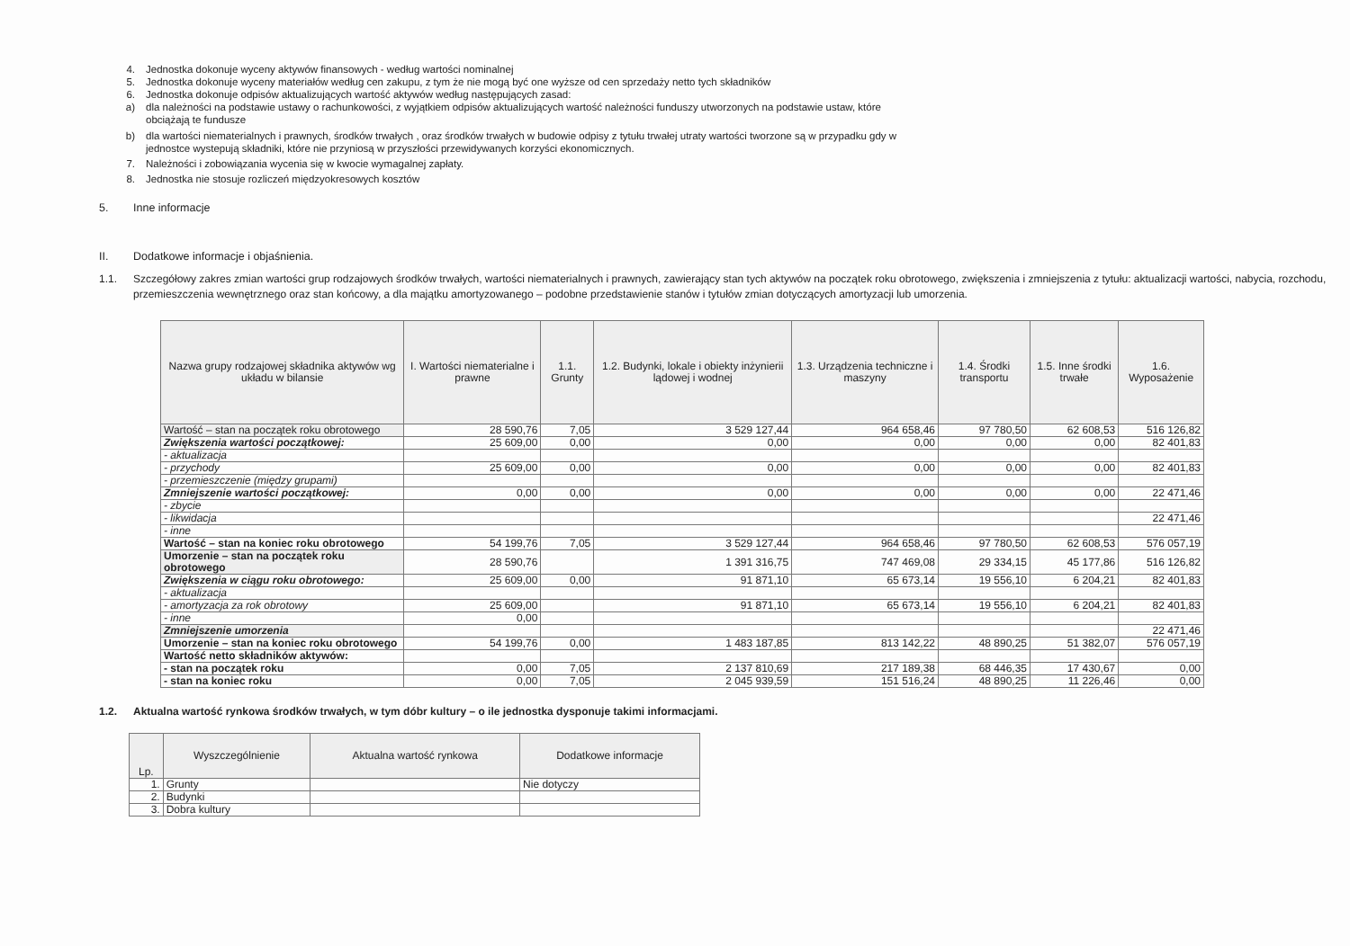4. Jednostka dokonuje wyceny aktywów finansowych - według wartości nominalnej
5. Jednostka dokonuje wyceny materiałów według cen zakupu, z tym że nie mogą być one wyższe od cen sprzedaży netto tych składników
6. Jednostka dokonuje odpisów aktualizujących wartość aktywów według następujących zasad:
a) dla należności na podstawie ustawy o rachunkowości, z wyjątkiem odpisów aktualizujących wartość należności funduszy utworzonych na podstawie ustaw, które
obciążają te fundusze
b) dla wartości niematerialnych i prawnych, środków trwałych , oraz środków trwałych w budowie odpisy z tytułu trwałej utraty wartości tworzone są w przypadku gdy w
jednostce wystepują składniki, które nie przyniosą w przyszłości przewidywanych korzyści ekonomicznych.
7. Należności i zobowiązania wycenia się w kwocie wymagalnej zapłaty.
8. Jednostka nie stosuje rozliczeń międzyokresowych kosztów
5. Inne informacje
II. Dodatkowe informacje i objaśnienia.
1.1. Szczegółowy zakres zmian wartości grup rodzajowych środków trwałych, wartości niematerialnych i prawnych, zawierający stan tych aktywów na początek roku obrotowego, zwiększenia i zmniejszenia z tytułu: aktualizacji wartości, nabycia, rozchodu, przemieszczenia wewnętrznego oraz stan końcowy, a dla majątku amortyzowanego – podobne przedstawienie stanów i tytułów zmian dotyczących amortyzacji lub umorzenia.
| Nazwa grupy rodzajowej składnika aktywów wg układu w bilansie | I. Wartości niematerialne i prawne | 1.1. Grunty | 1.2. Budynki, lokale i obiekty inżynierii lądowej i wodnej | 1.3. Urządzenia techniczne i maszyny | 1.4. Środki transportu | 1.5. Inne środki trwałe | 1.6. Wyposażenie |
| --- | --- | --- | --- | --- | --- | --- | --- |
| Wartość – stan na początek roku obrotowego | 28 590,76 | 7,05 | 3 529 127,44 | 964 658,46 | 97 780,50 | 62 608,53 | 516 126,82 |
| Zwiększenia wartości początkowej: | 25 609,00 | 0,00 | 0,00 | 0,00 | 0,00 | 0,00 | 82 401,83 |
| - aktualizacja | | | | | | | |
| - przychody | 25 609,00 | 0,00 | 0,00 | 0,00 | 0,00 | 0,00 | 82 401,83 |
| - przemieszczenie (między grupami) | | | | | | | |
| Zmniejszenie wartości początkowej: | 0,00 | 0,00 | 0,00 | 0,00 | 0,00 | 0,00 | 22 471,46 |
| - zbycie | | | | | | | |
| - likwidacja | | | | | | | 22 471,46 |
| - inne | | | | | | | |
| Wartość – stan na koniec roku obrotowego | 54 199,76 | 7,05 | 3 529 127,44 | 964 658,46 | 97 780,50 | 62 608,53 | 576 057,19 |
| Umorzenie – stan na początek roku obrotowego | 28 590,76 | | 1 391 316,75 | 747 469,08 | 29 334,15 | 45 177,86 | 516 126,82 |
| Zwiększenia w ciągu roku obrotowego: | 25 609,00 | 0,00 | 91 871,10 | 65 673,14 | 19 556,10 | 6 204,21 | 82 401,83 |
| - aktualizacja | | | | | | | |
| - amortyzacja za rok obrotowy | 25 609,00 | | 91 871,10 | 65 673,14 | 19 556,10 | 6 204,21 | 82 401,83 |
| - inne | 0,00 | | | | | | |
| Zmniejszenie umorzenia | | | | | | | 22 471,46 |
| Umorzenie – stan na koniec roku obrotowego | 54 199,76 | 0,00 | 1 483 187,85 | 813 142,22 | 48 890,25 | 51 382,07 | 576 057,19 |
| Wartość netto składników aktywów: | | | | | | | |
| - stan na początek roku | 0,00 | 7,05 | 2 137 810,69 | 217 189,38 | 68 446,35 | 17 430,67 | 0,00 |
| - stan na koniec roku | 0,00 | 7,05 | 2 045 939,59 | 151 516,24 | 48 890,25 | 11 226,46 | 0,00 |
1.2. Aktualna wartość rynkowa środków trwałych, w tym dóbr kultury – o ile jednostka dysponuje takimi informacjami.
| Lp. | Wyszczególnienie | Aktualna wartość rynkowa | Dodatkowe informacje |
| --- | --- | --- | --- |
| 1. | Grunty | | Nie dotyczy |
| 2. | Budynki | | |
| 3. | Dobra kultury | | |